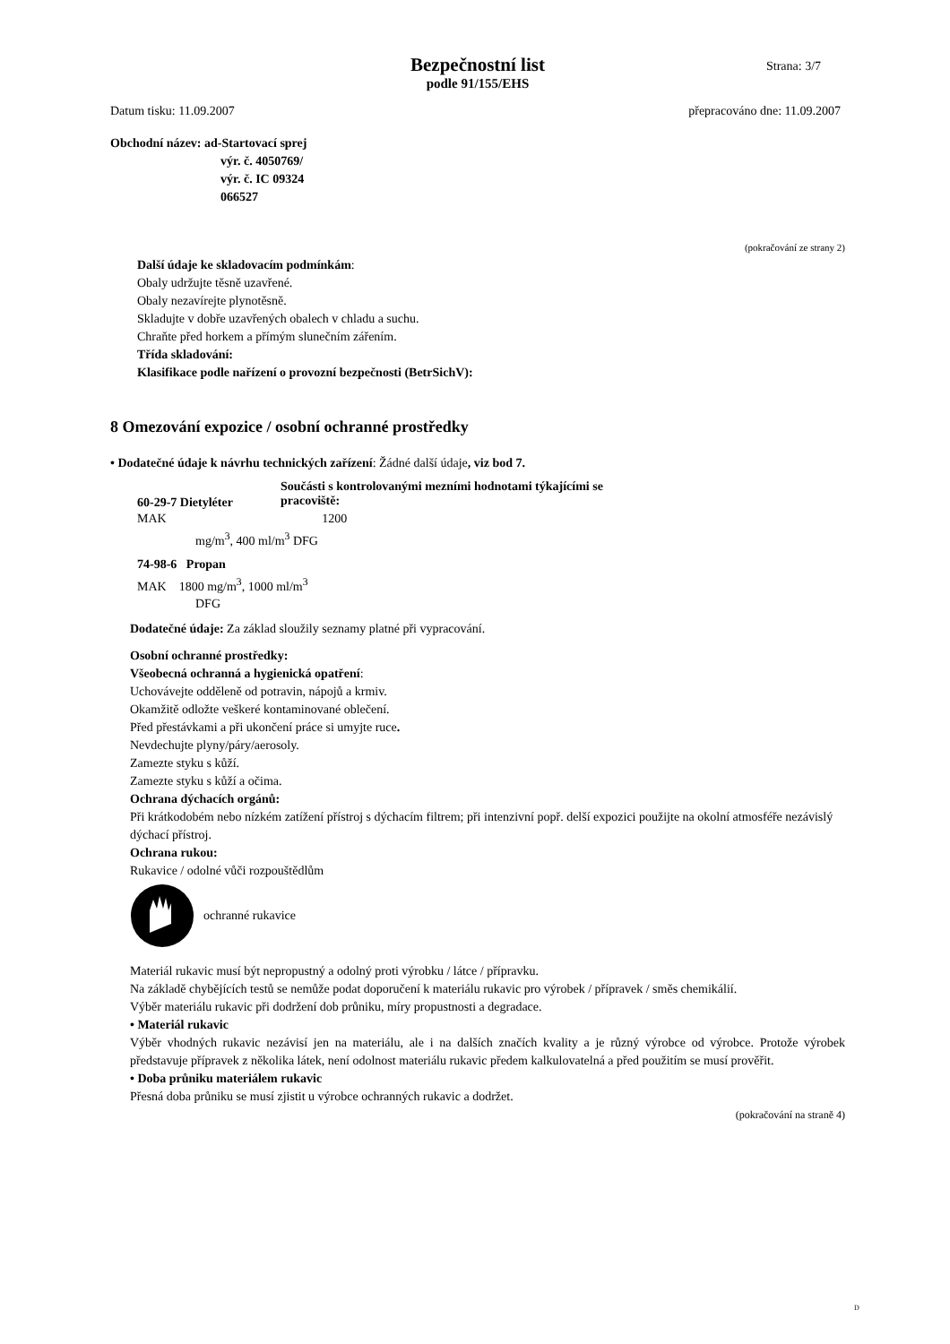Bezpečnostní list
podle 91/155/EHS
Strana: 3/7
Datum tisku: 11.09.2007 přepracováno dne: 11.09.2007
Obchodní název: ad-Startovací sprej
výr. č. 4050769/
výr. č. IC 09324
066527
(pokračování ze strany 2)
Další údaje ke skladovacím podmínkám:
Obaly udržujte těsně uzavřené.
Obaly nezavírejte plynotěsně.
Skladujte v dobře uzavřených obalech v chladu a suchu.
Chraňte před horkem a přímým slunečním zářením.
Třída skladování:
Klasifikace podle nařízení o provozní bezpečnosti (BetrSichV):
8 Omezování expozice / osobní ochranné prostředky
• Dodatečné údaje k návrhu technických zařízení: Žádné další údaje, viz bod 7.
60-29-7 Dietyléter Součásti s kontrolovanými mezními hodnotami týkajícími se pracoviště:
MAK 1200
mg/m<sup>3</sup>, 400 ml/m<sup>3</sup> DFG
74-98-6 Propan
MAK 1800 mg/m<sup>3</sup>, 1000 ml/m<sup>3</sup>
DFG
Dodatečné údaje: Za základ sloužily seznamy platné při vypracování.
Osobní ochranné prostředky:
Všeobecná ochranná a hygienická opatření:
Uchovávejte odděleně od potravin, nápojů a krmiv.
Okamžitě odložte veškeré kontaminované oblečení.
Před přestávkami a při ukončení práce si umyjte ruce.
Nevdechujte plyny/páry/aerosoly.
Zamezte styku s kůží.
Zamezte styku s kůží a očima.
Ochrana dýchacích orgánů:
Při krátkodobém nebo nízkém zatížení přístroj s dýchacím filtrem; při intenzivní popř. delší expozici použijte na okolní atmosféře nezávislý dýchací přístroj.
Ochrana rukou:
Rukavice / odolné vůči rozpouštědlům
ochranné rukavice
Materiál rukavic musí být nepropustný a odolný proti výrobku / látce / přípravku.
Na základě chybějících testů se nemůže podat doporučení k materiálu rukavic pro výrobek / přípravek / směs chemikálií.
Výběr materiálu rukavic při dodržení dob průniku, míry propustnosti a degradace.
• Materiál rukavic
Výběr vhodných rukavic nezávisí jen na materiálu, ale i na dalších značích kvality a je různý výrobce od výrobce. Protože výrobek představuje přípravek z několika látek, není odolnost materiálu rukavic předem kalkulovatelná a před použitím se musí prověřit.
• Doba průniku materiálem rukavic
Přesná doba průniku se musí zjistit u výrobce ochranných rukavic a dodržet.
(pokračování na straně 4)
D